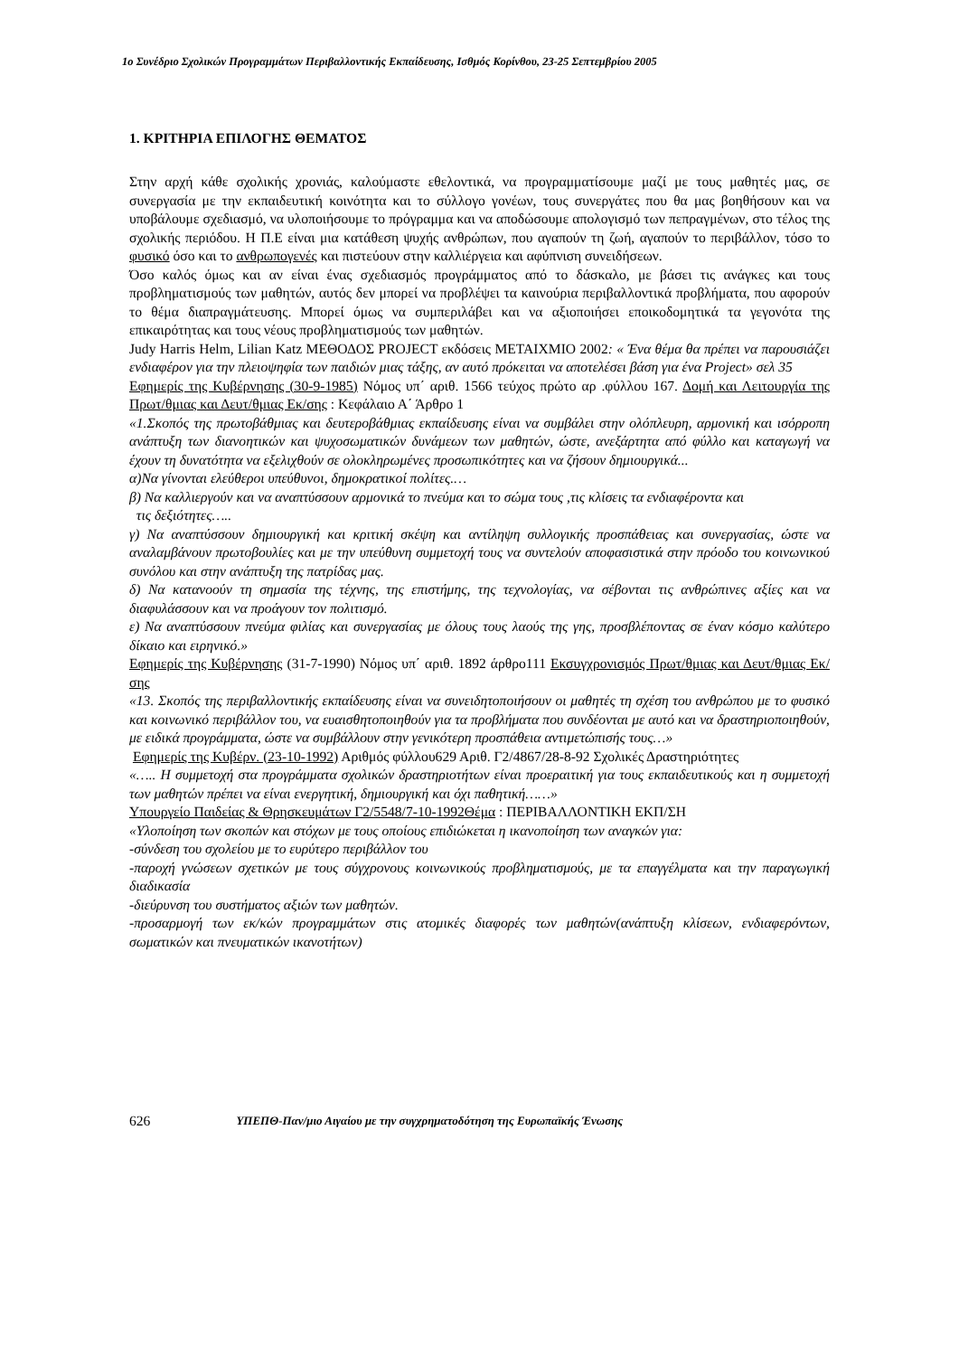1ο Συνέδριο Σχολικών Προγραμμάτων Περιβαλλοντικής Εκπαίδευσης, Ισθμός Κορίνθου, 23-25 Σεπτεμβρίου 2005
1. ΚΡΙΤΗΡΙΑ ΕΠΙΛΟΓΗΣ ΘΕΜΑΤΟΣ
Στην αρχή κάθε σχολικής χρονιάς, καλούμαστε εθελοντικά, να προγραμματίσουμε μαζί με τους μαθητές μας, σε συνεργασία με την εκπαιδευτική κοινότητα και το σύλλογο γονέων, τους συνεργάτες που θα μας βοηθήσουν και να υποβάλουμε σχεδιασμό, να υλοποιήσουμε το πρόγραμμα και να αποδώσουμε απολογισμό των πεπραγμένων, στο τέλος της σχολικής περιόδου. Η Π.Ε είναι μια κατάθεση ψυχής ανθρώπων, που αγαπούν τη ζωή, αγαπούν το περιβάλλον, τόσο το φυσικό όσο και το ανθρωπογενές και πιστεύουν στην καλλιέργεια και αφύπνιση συνειδήσεων.
Όσο καλός όμως και αν είναι ένας σχεδιασμός προγράμματος από το δάσκαλο, με βάσει τις ανάγκες και τους προβληματισμούς των μαθητών, αυτός δεν μπορεί να προβλέψει τα καινούρια περιβαλλοντικά προβλήματα, που αφορούν το θέμα διαπραγμάτευσης. Μπορεί όμως να συμπεριλάβει και να αξιοποιήσει εποικοδομητικά τα γεγονότα της επικαιρότητας και τους νέους προβληματισμούς των μαθητών.
Judy Harris Helm, Lilian Katz ΜΕΘΟΔΟΣ PROJECT εκδόσεις ΜΕΤΑΙΧΜΙΟ 2002: « Ένα θέμα θα πρέπει να παρουσιάζει ενδιαφέρον για την πλειοψηφία των παιδιών μιας τάξης, αν αυτό πρόκειται να αποτελέσει βάση για ένα Project» σελ 35
Εφημερίς της Κυβέρνησης (30-9-1985) Νόμος υπ΄ αριθ. 1566 τεύχος πρώτο αρ .φύλλου 167. Δομή και Λειτουργία της Πρωτ/θμιας και Δευτ/θμιας Εκ/σης : Κεφάλαιο Α΄ Άρθρο 1
«1.Σκοπός της πρωτοβάθμιας και δευτεροβάθμιας εκπαίδευσης είναι να συμβάλει στην ολόπλευρη, αρμονική και ισόρροπη ανάπτυξη των διανοητικών και ψυχοσωματικών δυνάμεων των μαθητών, ώστε, ανεξάρτητα από φύλλο και καταγωγή να έχουν τη δυνατότητα να εξελιχθούν σε ολοκληρωμένες προσωπικότητες και να ζήσουν δημιουργικά...
α)Να γίνονται ελεύθεροι υπεύθυνοι, δημοκρατικοί πολίτες.…
β) Να καλλιεργούν και να αναπτύσσουν αρμονικά το πνεύμα και το σώμα τους ,τις κλίσεις τα ενδιαφέροντα και
τις δεξιότητες…..
γ) Να αναπτύσσουν δημιουργική και κριτική σκέψη και αντίληψη συλλογικής προσπάθειας και συνεργασίας, ώστε να αναλαμβάνουν πρωτοβουλίες και με την υπεύθυνη συμμετοχή τους να συντελούν αποφασιστικά στην πρόοδο του κοινωνικού συνόλου και στην ανάπτυξη της πατρίδας μας.
δ) Να κατανοούν τη σημασία της τέχνης, της επιστήμης, της τεχνολογίας, να σέβονται τις ανθρώπινες αξίες και να διαφυλάσσουν και να προάγουν τον πολιτισμό.
ε) Να αναπτύσσουν πνεύμα φιλίας και συνεργασίας με όλους τους λαούς της γης, προσβλέποντας σε έναν κόσμο καλύτερο δίκαιο και ειρηνικό.»
Εφημερίς της Κυβέρνησης (31-7-1990) Νόμος υπ΄ αριθ. 1892 άρθρο111 Εκσυγχρονισμός Πρωτ/θμιας και Δευτ/θμιας Εκ/σης
«13. Σκοπός της περιβαλλοντικής εκπαίδευσης είναι να συνειδητοποιήσουν οι μαθητές τη σχέση του ανθρώπου με το φυσικό και κοινωνικό περιβάλλον του, να ευαισθητοποιηθούν για τα προβλήματα που συνδέονται με αυτό και να δραστηριοποιηθούν, με ειδικά προγράμματα, ώστε να συμβάλλουν στην γενικότερη προσπάθεια αντιμετώπισής τους…»
Εφημερίς της Κυβέρν. (23-10-1992) Αριθμός φύλλου629 Αριθ. Γ2/4867/28-8-92 Σχολικές Δραστηριότητες
«….. Η συμμετοχή στα προγράμματα σχολικών δραστηριοτήτων είναι προεραιτική για τους εκπαιδευτικούς και η συμμετοχή των μαθητών πρέπει να είναι ενεργητική, δημιουργική και όχι παθητική……»
Υπουργείο Παιδείας & Θρησκευμάτων Γ2/5548/7-10-1992Θέμα : ΠΕΡΙΒΑΛΛΟΝΤΙΚΗ ΕΚΠ/ΣΗ
«Υλοποίηση των σκοπών και στόχων με τους οποίους επιδιώκεται η ικανοποίηση των αναγκών για:
-σύνδεση του σχολείου με το ευρύτερο περιβάλλον του
-παροχή γνώσεων σχετικών με τους σύγχρονους κοινωνικούς προβληματισμούς, με τα επαγγέλματα και την παραγωγική διαδικασία
-διεύρυνση του συστήματος αξιών των μαθητών.
-προσαρμογή των εκ/κών προγραμμάτων στις ατομικές διαφορές των μαθητών(ανάπτυξη κλίσεων, ενδιαφερόντων, σωματικών και πνευματικών ικανοτήτων)
626 ΥΠΕΠΘ-Παν/μιο Αιγαίου με την συγχρηματοδότηση της Ευρωπαϊκής Ένωσης